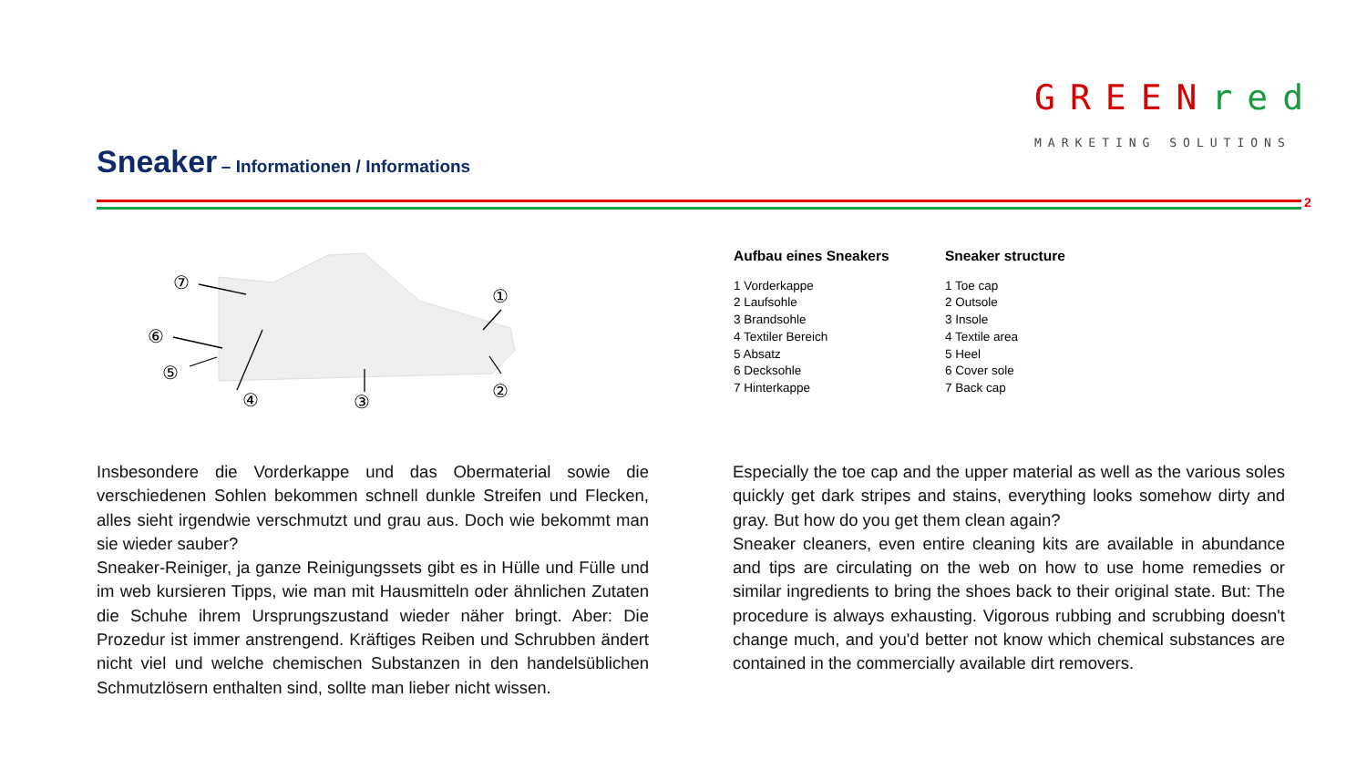Sneaker – Informationen / Informations
GREEN red
MARKETING SOLUTIONS
2
⑦
①
⑥
⑤
④
③
②
Aufbau eines Sneakers
1 Vorderkappe
2 Laufsohle
3 Brandsohle
4 Textiler Bereich
5 Absatz
6 Decksohle
7 Hinterkappe
Sneaker structure
1 Toe cap
2 Outsole
3 Insole
4 Textile area
5 Heel
6 Cover sole
7 Back cap
Insbesondere die Vorderkappe und das Obermaterial sowie die verschiedenen Sohlen bekommen schnell dunkle Streifen und Flecken, alles sieht irgendwie verschmutzt und grau aus. Doch wie bekommt man sie wieder sauber?
Sneaker-Reiniger, ja ganze Reinigungssets gibt es in Hülle und Fülle und im web kursieren Tipps, wie man mit Hausmitteln oder ähnlichen Zutaten die Schuhe ihrem Ursprungszustand wieder näher bringt. Aber: Die Prozedur ist immer anstrengend. Kräftiges Reiben und Schrubben ändert nicht viel und welche chemischen Substanzen in den handelsüblichen Schmutzlösern enthalten sind, sollte man lieber nicht wissen.
Especially the toe cap and the upper material as well as the various soles quickly get dark stripes and stains, everything looks somehow dirty and gray. But how do you get them clean again?
Sneaker cleaners, even entire cleaning kits are available in abundance and tips are circulating on the web on how to use home remedies or similar ingredients to bring the shoes back to their original state. But: The procedure is always exhausting. Vigorous rubbing and scrubbing doesn't change much, and you'd better not know which chemical substances are contained in the commercially available dirt removers.